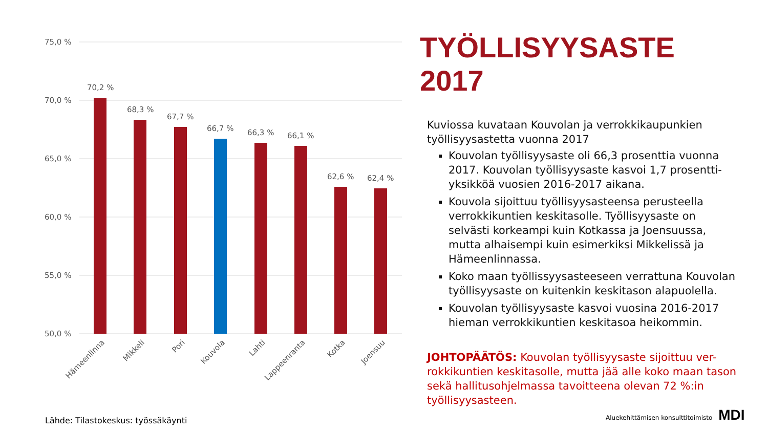75,0 %
70,0 %
65,0 %
60,0 %
55,0 %
50,0 %
70,2 %
68,3 %
67,7 %
66,7 %
66,3 %
66,1 %
62,6 %
62,4 %
Hämeenlinna
Mikkeli
Pori
Kouvola
Lahti
Lappeenranta
Kotka
Joensuu
TYÖLLISYYSASTE 2017
Kuviossa kuvataan Kouvolan ja verrokkikaupunkien työllisyysastetta vuonna 2017
Kouvolan työllisyysaste oli 66,3 prosenttia vuonna 2017. Kouvolan työllisyysaste kasvoi 1,7 prosentti-yksikköä vuosien 2016-2017 aikana.
Kouvola sijoittuu työllisyysasteensa perusteella verrokkikuntien keskitasolle. Työllisyysaste on selvästi korkeampi kuin Kotkassa ja Joensuussa, mutta alhaisempi kuin esimerkiksi Mikkelissä ja Hämeenlinnassa.
Koko maan työllissyysasteeseen verrattuna Kouvolan työllisyysaste on kuitenkin keskitason alapuolella.
Kouvolan työllisyysaste kasvoi vuosina 2016-2017 hieman verrokkikuntien keskitasoa heikommin.
JOHTOPÄÄTÖS: Kouvolan työllisyysaste sijoittuu ver-rokkikuntien keskitasolle, mutta jää alle koko maan tason sekä hallitusohjelmassa tavoitteena olevan 72 %:in työllisyysasteen.
Lähde: Tilastokeskus: työssäkäynti
Aluekehittämisen konsulttitoimisto MDI